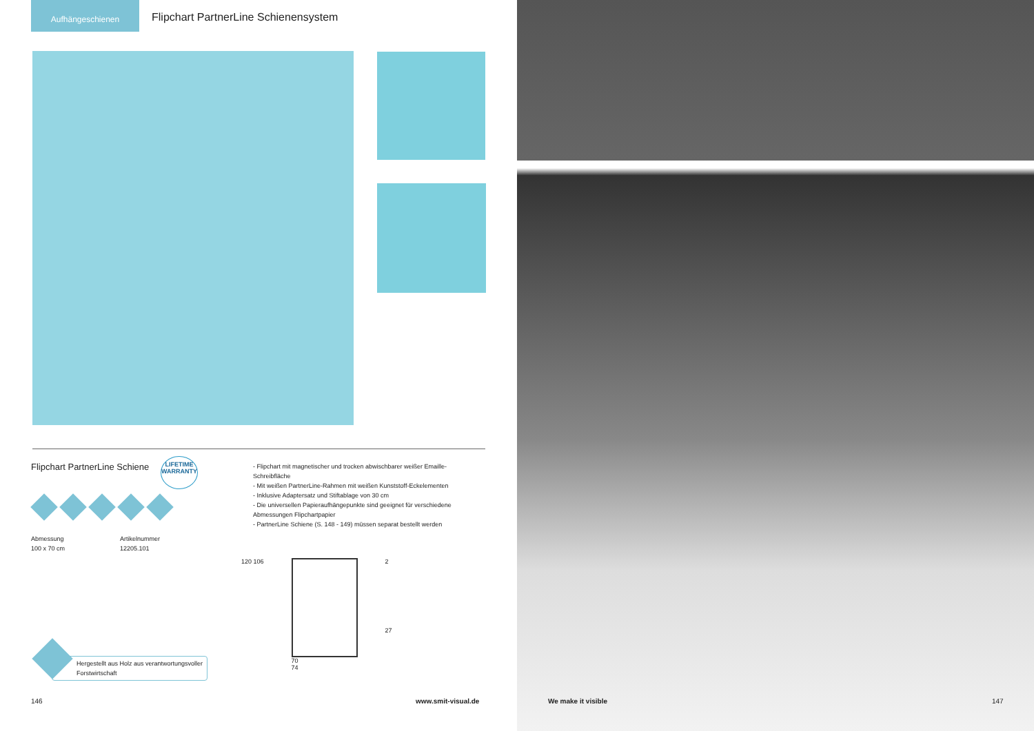Aufhängeschienen
Flipchart PartnerLine Schienensystem
Flipchart PartnerLine Schiene
LIFETIME
WARRANTY
Abmessung
100 x 70 cm
Artikelnummer
12205.101
- Flipchart mit magnetischer und trocken abwischbarer weißer Emaille-Schreibfläche
- Mit weißen PartnerLine-Rahmen mit weißen Kunststoff-Eckelementen
- Inklusive Adaptersatz und Stiftablage von 30 cm
- Die universellen Papieraufhängepunkte sind geeignet für verschiedene Abmessungen Flipchartpapier
- PartnerLine Schiene (S. 148 - 149) müssen separat bestellt werden
120 106 70
74
2
27
Hergestellt aus Holz aus verantwortungsvoller
Forstwirtschaft
146 www.smit-visual.de
We make it visible 147